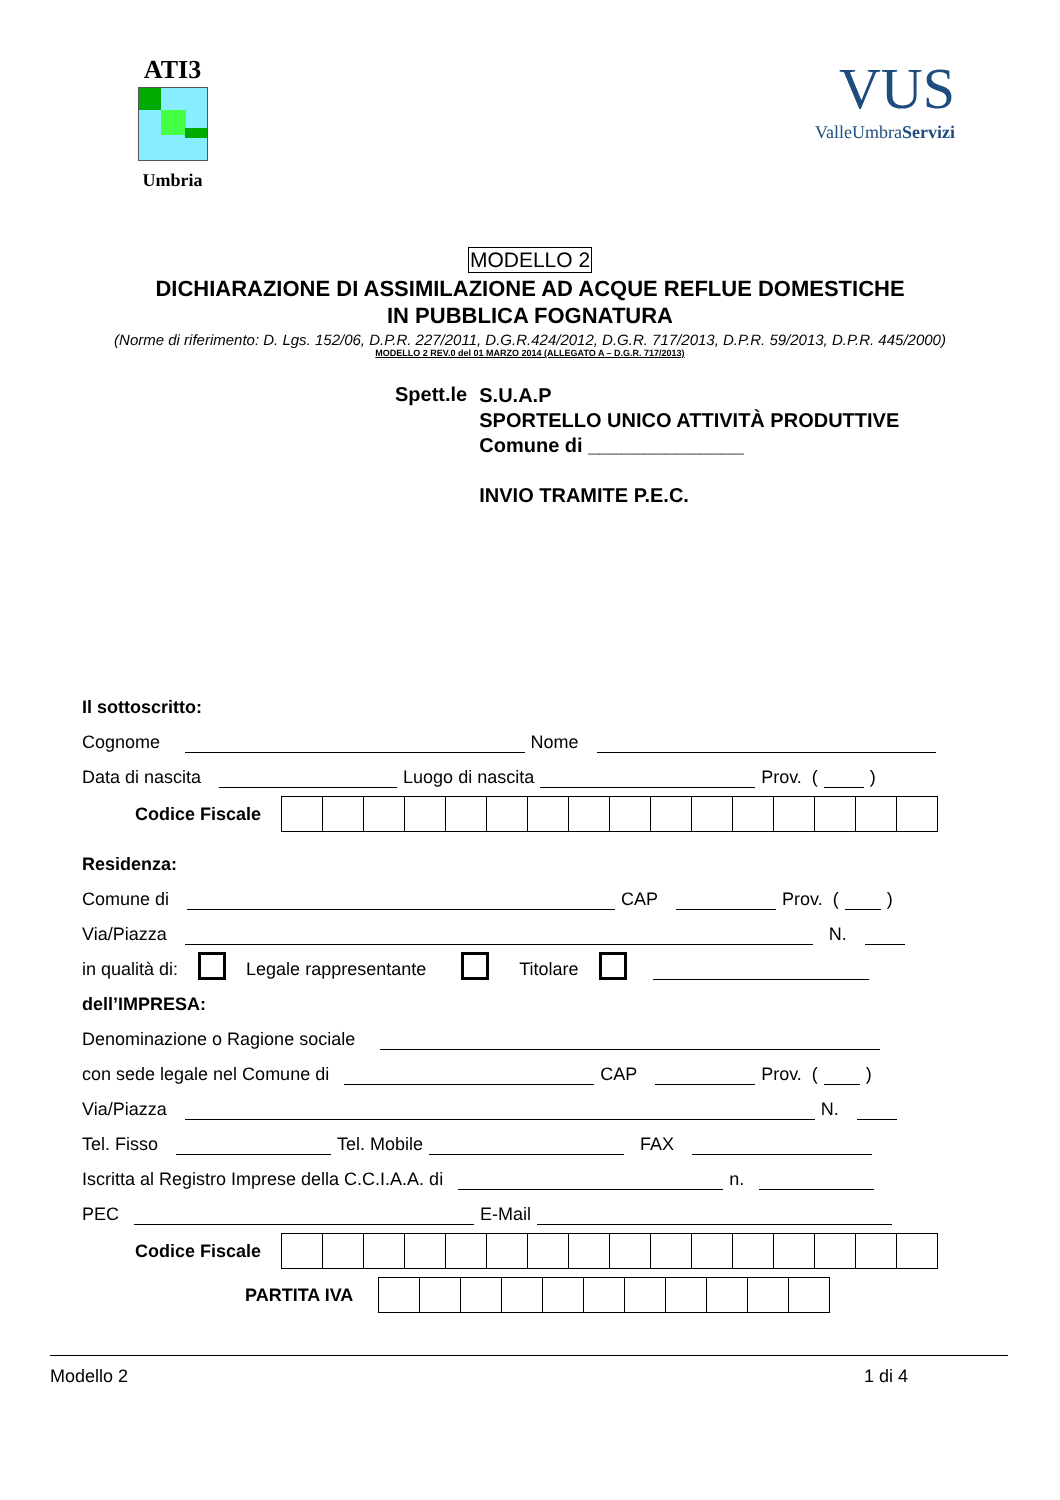ATI3
Umbria
VUS
ValleUmbraServizi
MODELLO 2
DICHIARAZIONE DI ASSIMILAZIONE AD ACQUE REFLUE DOMESTICHE
IN PUBBLICA FOGNATURA
(Norme di riferimento: D. Lgs. 152/06, D.P.R. 227/2011, D.G.R.424/2012, D.G.R. 717/2013, D.P.R. 59/2013, D.P.R. 445/2000)
MODELLO 2 REV.0 del 01 MARZO 2014 (ALLEGATO A – D.G.R. 717/2013)
Spett.le
S.U.A.P
SPORTELLO UNICO ATTIVITÀ PRODUTTIVE
Comune di ______________
INVIO TRAMITE P.E.C.
Il sottoscritto:
Cognome Nome
Data di nascita Luogo di nascita Prov. ( )
Codice Fiscale
Residenza:
Comune di CAP Prov. ( )
Via/Piazza N.
in qualità di: Legale rappresentante Titolare
dell’IMPRESA:
Denominazione o Ragione sociale
con sede legale nel Comune di CAP Prov. ( )
Via/Piazza N.
Tel. Fisso Tel. Mobile FAX
Iscritta al Registro Imprese della C.C.I.A.A. di n.
PEC E-Mail
Codice Fiscale
PARTITA IVA
Modello 2 1 di 4